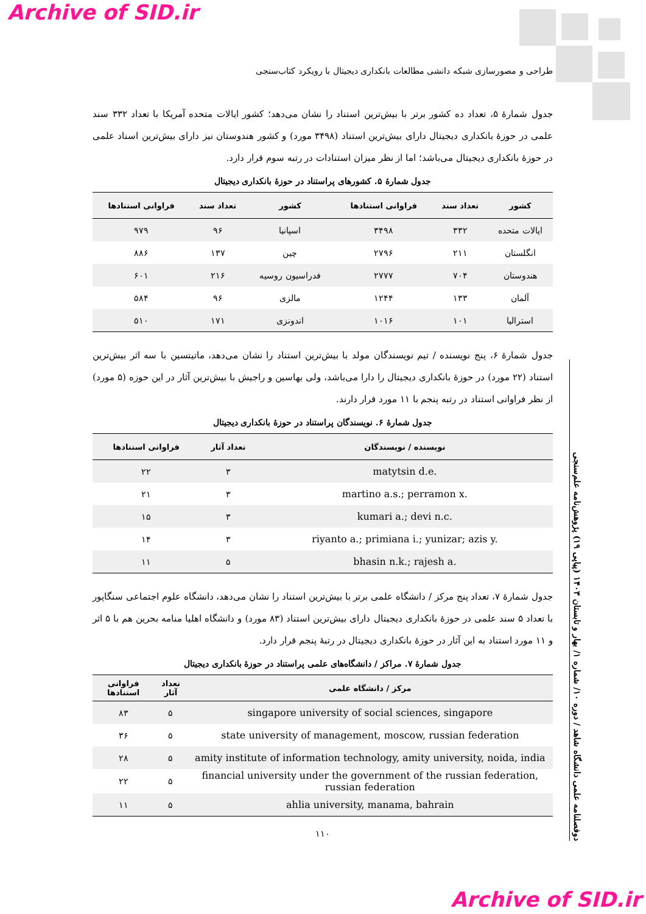Archive of SID.ir
طراحی و مصورسازی شبکه دانشی مطالعات بانکداری دیجیتال با رویکرد کتاب‌سنجی
جدول شمارۀ ۵، تعداد ده کشور برتر با بیش‌ترین استناد را نشان می‌دهد؛ کشور ایالات متحده آمریکا با تعداد ۳۳۲ سند علمی در حوزۀ بانکداری دیجیتال دارای بیش‌ترین استناد (۳۴۹۸ مورد) و کشور هندوستان نیز دارای بیش‌ترین اسناد علمی در حوزۀ بانکداری دیجیتال می‌باشد؛ اما از نظر میزان استنادات در رتبه سوم قرار دارد.
جدول شمارۀ ۵. کشورهای پراستناد در حوزۀ بانکداری دیجیتال
| کشور | تعداد سند | فراوانی استنادها | کشور | تعداد سند | فراوانی استنادها |
| --- | --- | --- | --- | --- | --- |
| ایالات متحده | ۳۳۲ | ۳۴۹۸ | اسپانیا | ۹۶ | ۹۷۹ |
| انگلستان | ۲۱۱ | ۲۷۹۶ | چین | ۱۳۷ | ۸۸۶ |
| هندوستان | ۷۰۴ | ۲۷۷۷ | فدراسیون روسیه | ۲۱۶ | ۶۰۱ |
| آلمان | ۱۳۳ | ۱۲۴۴ | مالزی | ۹۶ | ۵۸۴ |
| استرالیا | ۱۰۱ | ۱۰۱۶ | اندونزی | ۱۷۱ | ۵۱۰ |
جدول شمارۀ ۶، پنج نویسنده / تیم نویسندگان مولد با بیش‌ترین استناد را نشان می‌دهد، ماتیتسین با سه اثر بیش‌ترین استناد (۲۲ مورد) در حوزۀ بانکداری دیجیتال را دارا می‌باشد، ولی بهاسین و راجیش با بیش‌ترین آثار در این حوزه (۵ مورد) از نظر فراوانی استناد در رتبه پنجم با ۱۱ مورد قرار دارند.
جدول شمارۀ ۶. نویسندگان پراستناد در حوزۀ بانکداری دیجیتال
| نویسنده / نویسندگان | تعداد آثار | فراوانی استنادها |
| --- | --- | --- |
| matytsin d.e. | ۳ | ۲۲ |
| martino a.s.; perramon x. | ۳ | ۲۱ |
| kumari a.; devi n.c. | ۳ | ۱۵ |
| riyanto a.; primiana i.; yunizar; azis y. | ۳ | ۱۴ |
| bhasin n.k.; rajesh a. | ۵ | ۱۱ |
جدول شمارۀ ۷، تعداد پنج مرکز / دانشگاه علمی برتر با بیش‌ترین استناد را نشان می‌دهد، دانشگاه علوم اجتماعی سنگاپور با تعداد ۵ سند علمی در حوزۀ بانکداری دیجیتال دارای بیش‌ترین استناد (۸۳ مورد) و دانشگاه اهلیا منامه بحرین هم با ۵ اثر و ۱۱ مورد استناد به این آثار در حوزۀ بانکداری دیجیتال در رتبۀ پنجم قرار دارد.
جدول شمارۀ ۷. مراکز / دانشگاه‌های علمی پراستناد در حوزۀ بانکداری دیجیتال
| مرکز / دانشگاه علمی | تعداد آثار | فراوانی استنادها |
| --- | --- | --- |
| singapore university of social sciences, singapore | ۵ | ۸۳ |
| state university of management, moscow, russian federation | ۵ | ۳۶ |
| amity institute of information technology, amity university, noida, india | ۵ | ۲۸ |
| financial university under the government of the russian federation, russian federation | ۵ | ۲۲ |
| ahlia university, manama, bahrain | ۵ | ۱۱ |
۱۱۰
دوفصلنامه علمی دانشگاه شاهد / دوره ۱۰/ شماره ۱/ بهار و تابستان ۱۴۰۳ (پیاپی ۱۹) پژوهش‌نامه علم‌سنجی
Archive of SID.ir